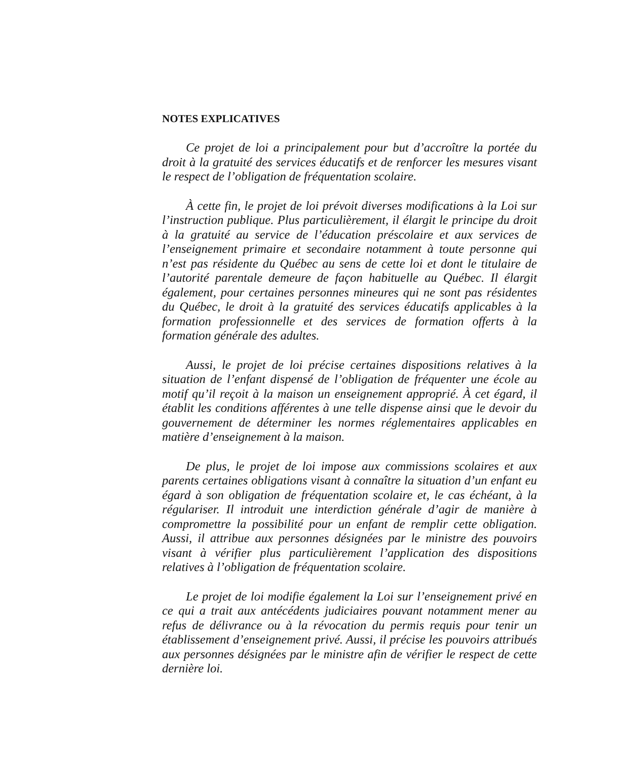NOTES EXPLICATIVES
Ce projet de loi a principalement pour but d’accroître la portée du droit à la gratuité des services éducatifs et de renforcer les mesures visant le respect de l’obligation de fréquentation scolaire.
À cette fin, le projet de loi prévoit diverses modifications à la Loi sur l’instruction publique. Plus particulièrement, il élargit le principe du droit à la gratuité au service de l’éducation préscolaire et aux services de l’enseignement primaire et secondaire notamment à toute personne qui n’est pas résidente du Québec au sens de cette loi et dont le titulaire de l’autorité parentale demeure de façon habituelle au Québec. Il élargit également, pour certaines personnes mineures qui ne sont pas résidentes du Québec, le droit à la gratuité des services éducatifs applicables à la formation professionnelle et des services de formation offerts à la formation générale des adultes.
Aussi, le projet de loi précise certaines dispositions relatives à la situation de l’enfant dispensé de l’obligation de fréquenter une école au motif qu’il reçoit à la maison un enseignement approprié. À cet égard, il établit les conditions afférentes à une telle dispense ainsi que le devoir du gouvernement de déterminer les normes réglementaires applicables en matière d’enseignement à la maison.
De plus, le projet de loi impose aux commissions scolaires et aux parents certaines obligations visant à connaître la situation d’un enfant eu égard à son obligation de fréquentation scolaire et, le cas échéant, à la régulariser. Il introduit une interdiction générale d’agir de manière à compromettre la possibilité pour un enfant de remplir cette obligation. Aussi, il attribue aux personnes désignées par le ministre des pouvoirs visant à vérifier plus particulièrement l’application des dispositions relatives à l’obligation de fréquentation scolaire.
Le projet de loi modifie également la Loi sur l’enseignement privé en ce qui a trait aux antécédents judiciaires pouvant notamment mener au refus de délivrance ou à la révocation du permis requis pour tenir un établissement d’enseignement privé. Aussi, il précise les pouvoirs attribués aux personnes désignées par le ministre afin de vérifier le respect de cette dernière loi.